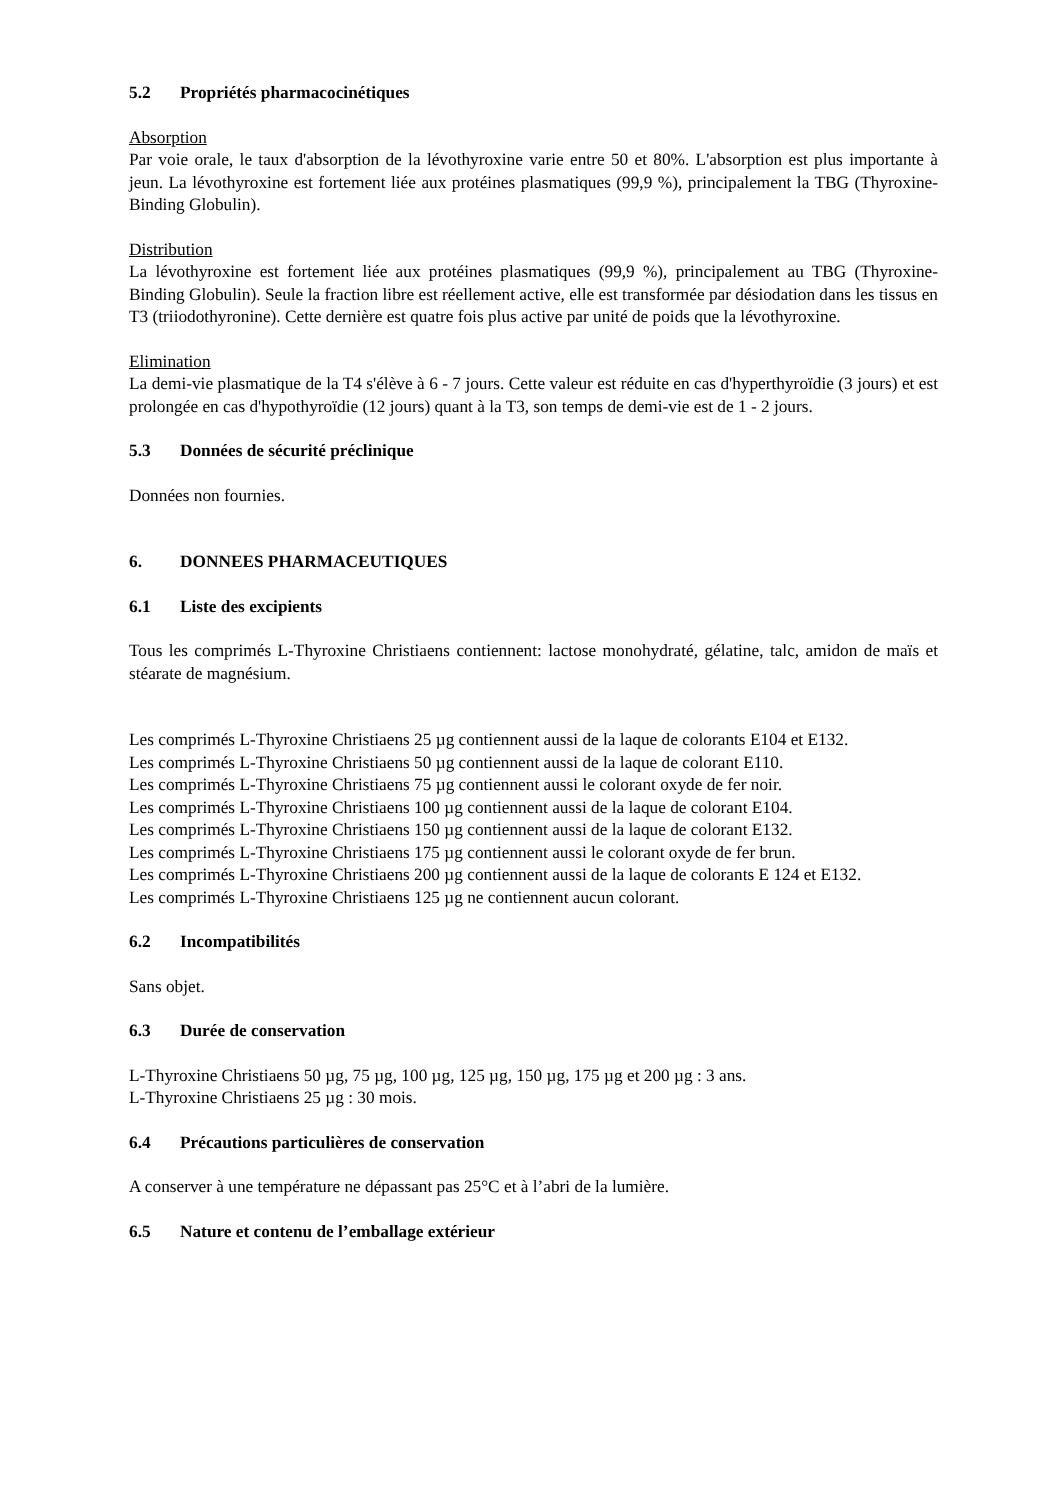5.2 Propriétés pharmacocinétiques
Absorption
Par voie orale, le taux d'absorption de la lévothyroxine varie entre 50 et 80%. L'absorption est plus importante à jeun. La lévothyroxine est fortement liée aux protéines plasmatiques (99,9 %), principalement la TBG (Thyroxine-Binding Globulin).
Distribution
La lévothyroxine est fortement liée aux protéines plasmatiques (99,9 %), principalement au TBG (Thyroxine-Binding Globulin). Seule la fraction libre est réellement active, elle est transformée par désiodation dans les tissus en T3 (triiodothyronine). Cette dernière est quatre fois plus active par unité de poids que la lévothyroxine.
Elimination
La demi-vie plasmatique de la T4 s'élève à 6 - 7 jours. Cette valeur est réduite en cas d'hyperthyroïdie (3 jours) et est prolongée en cas d'hypothyroïdie (12 jours) quant à la T3, son temps de demi-vie est de 1 - 2 jours.
5.3 Données de sécurité préclinique
Données non fournies.
6. DONNEES PHARMACEUTIQUES
6.1 Liste des excipients
Tous les comprimés L-Thyroxine Christiaens contiennent: lactose monohydraté, gélatine, talc, amidon de maïs et stéarate de magnésium.
Les comprimés L-Thyroxine Christiaens 25 µg contiennent aussi de la laque de colorants E104 et E132.
Les comprimés L-Thyroxine Christiaens 50 µg contiennent aussi de la laque de colorant E110.
Les comprimés L-Thyroxine Christiaens 75 µg contiennent aussi le colorant oxyde de fer noir.
Les comprimés L-Thyroxine Christiaens 100 µg contiennent aussi de la laque de colorant E104.
Les comprimés L-Thyroxine Christiaens 150 µg contiennent aussi de la laque de colorant E132.
Les comprimés L-Thyroxine Christiaens 175 µg contiennent aussi le colorant oxyde de fer brun.
Les comprimés L-Thyroxine Christiaens 200 µg contiennent aussi de la laque de colorants E 124 et E132.
Les comprimés L-Thyroxine Christiaens 125 µg ne contiennent aucun colorant.
6.2 Incompatibilités
Sans objet.
6.3 Durée de conservation
L-Thyroxine Christiaens 50 µg, 75 µg, 100 µg, 125 µg, 150 µg, 175 µg et 200 µg : 3 ans.
L-Thyroxine Christiaens 25 µg : 30 mois.
6.4 Précautions particulières de conservation
A conserver à une température ne dépassant pas 25°C et à l’abri de la lumière.
6.5 Nature et contenu de l’emballage extérieur